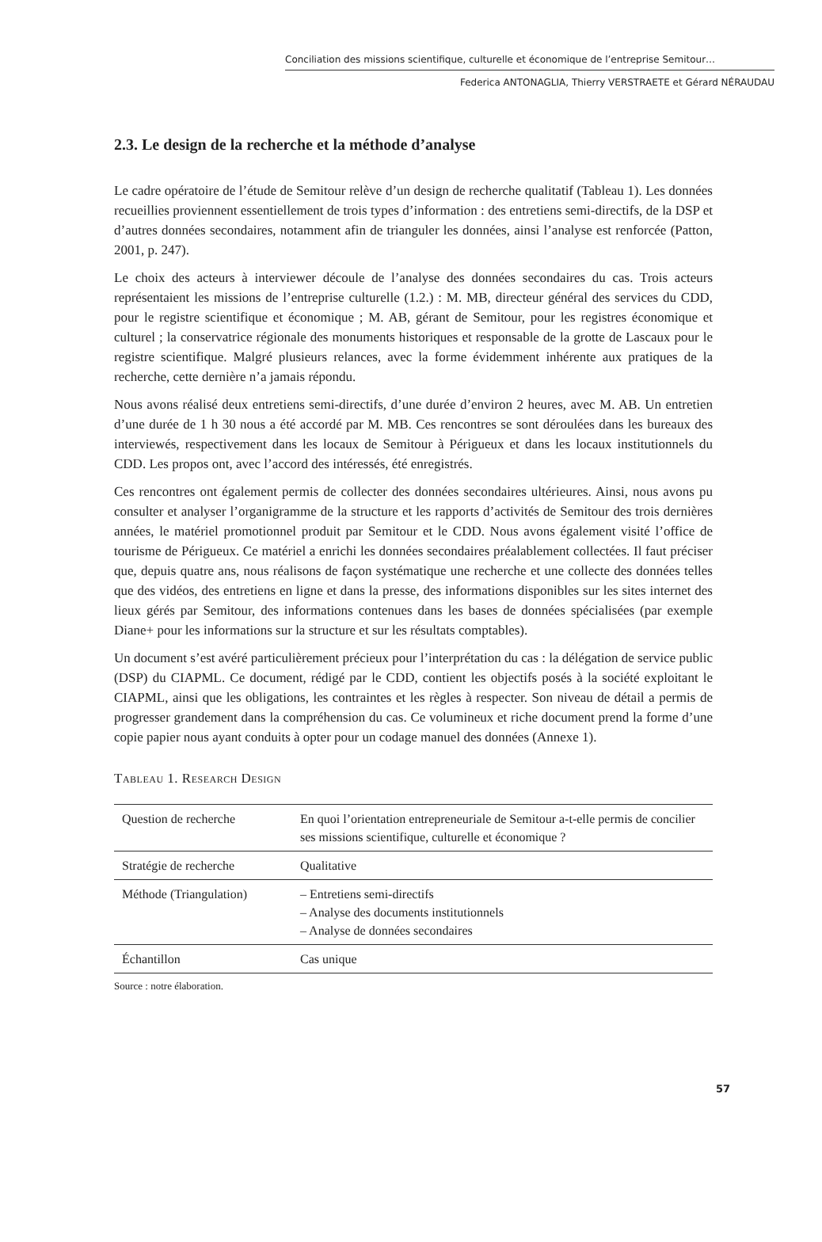Conciliation des missions scientifique, culturelle et économique de l’entreprise Semitour…
Federica ANTONAGLIA, Thierry VERSTRAETE et Gérard NÉRAUDAU
2.3. Le design de la recherche et la méthode d’analyse
Le cadre opératoire de l’étude de Semitour relève d’un design de recherche qualitatif (Tableau 1). Les données recueillies proviennent essentiellement de trois types d’information : des entretiens semi-directifs, de la DSP et d’autres données secondaires, notamment afin de trianguler les données, ainsi l’analyse est renforcée (Patton, 2001, p. 247).
Le choix des acteurs à interviewer découle de l’analyse des données secondaires du cas. Trois acteurs représentaient les missions de l’entreprise culturelle (1.2.) : M. MB, directeur général des services du CDD, pour le registre scientifique et économique ; M. AB, gérant de Semitour, pour les registres économique et culturel ; la conservatrice régionale des monuments historiques et responsable de la grotte de Lascaux pour le registre scientifique. Malgré plusieurs relances, avec la forme évidemment inhérente aux pratiques de la recherche, cette dernière n’a jamais répondu.
Nous avons réalisé deux entretiens semi-directifs, d’une durée d’environ 2 heures, avec M. AB. Un entretien d’une durée de 1 h 30 nous a été accordé par M. MB. Ces rencontres se sont déroulées dans les bureaux des interviewés, respectivement dans les locaux de Semitour à Périgueux et dans les locaux institutionnels du CDD. Les propos ont, avec l’accord des intéressés, été enregistrés.
Ces rencontres ont également permis de collecter des données secondaires ultérieures. Ainsi, nous avons pu consulter et analyser l’organigramme de la structure et les rapports d’activités de Semitour des trois dernières années, le matériel promotionnel produit par Semitour et le CDD. Nous avons également visité l’office de tourisme de Périgueux. Ce matériel a enrichi les données secondaires préalablement collectées. Il faut préciser que, depuis quatre ans, nous réalisons de façon systématique une recherche et une collecte des données telles que des vidéos, des entretiens en ligne et dans la presse, des informations disponibles sur les sites internet des lieux gérés par Semitour, des informations contenues dans les bases de données spécialisées (par exemple Diane+ pour les informations sur la structure et sur les résultats comptables).
Un document s’est avéré particulièrement précieux pour l’interprétation du cas : la délégation de service public (DSP) du CIAPML. Ce document, rédigé par le CDD, contient les objectifs posés à la société exploitant le CIAPML, ainsi que les obligations, les contraintes et les règles à respecter. Son niveau de détail a permis de progresser grandement dans la compréhension du cas. Ce volumineux et riche document prend la forme d’une copie papier nous ayant conduits à opter pour un codage manuel des données (Annexe 1).
Tableau 1. Research Design
| Question de recherche | En quoi l’orientation entrepreneuriale de Semitour a-t-elle permis de concilier ses missions scientifique, culturelle et économique ? |
| Stratégie de recherche | Qualitative |
| Méthode (Triangulation) | – Entretiens semi-directifs – Analyse des documents institutionnels – Analyse de données secondaires |
| Échantillon | Cas unique |
Source : notre élaboration.
57